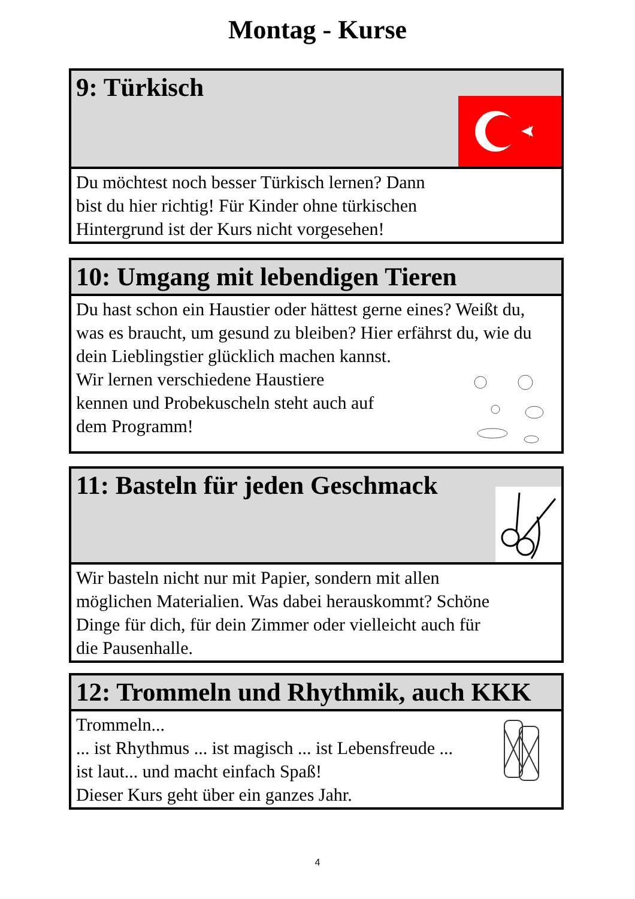Montag - Kurse
9: Türkisch
Du möchtest noch besser Türkisch lernen? Dann
bist du hier richtig! Für Kinder ohne türkischen
Hintergrund ist der Kurs nicht vorgesehen!
10: Umgang mit lebendigen Tieren
Du hast schon ein Haustier oder hättest gerne eines? Weißt du, was es braucht, um gesund zu bleiben? Hier erfährst du, wie du dein Lieblingstier glücklich machen kannst.
Wir lernen verschiedene Haustiere
kennen und Probekuscheln steht auch auf
dem Programm!
11: Basteln für jeden Geschmack
Wir basteln nicht nur mit Papier, sondern mit allen
möglichen Materialien. Was dabei herauskommt? Schöne
Dinge für dich, für dein Zimmer oder vielleicht auch für
die Pausenhalle.
12: Trommeln und Rhythmik, auch KKK
Trommeln...
... ist Rhythmus ... ist magisch ... ist Lebensfreude ...
ist laut... und macht einfach Spaß!
Dieser Kurs geht über ein ganzes Jahr.
4